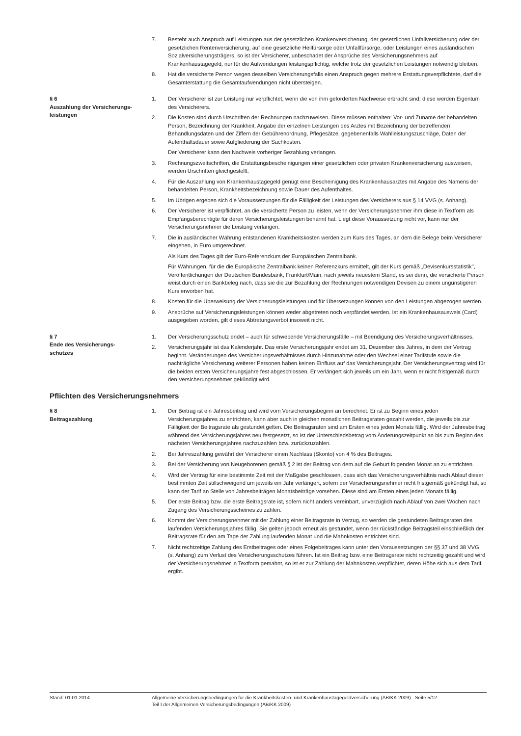7. Besteht auch Anspruch auf Leistungen aus der gesetzlichen Krankenversicherung, der gesetzlichen Unfallversicherung oder der gesetzlichen Rentenversicherung, auf eine gesetzliche Heilfürsorge oder Unfallfürsorge, oder Leistungen eines ausländischen Sozialversicherungsträgers, so ist der Versicherer, unbeschadet der Ansprüche des Versicherungsnehmers auf Krankenhaustagegeld, nur für die Aufwendungen leistungspflichtig, welche trotz der gesetzlichen Leistungen notwendig bleiben.
8. Hat die versicherte Person wegen desselben Versicherungsfalls einen Anspruch gegen mehrere Erstattungsverpflichtete, darf die Gesamterstattung die Gesamtaufwendungen nicht übersteigen.
§ 6
Auszahlung der Versicherungs-
leistungen
1. Der Versicherer ist zur Leistung nur verpflichtet, wenn die von ihm geforderten Nachweise erbracht sind; diese werden Eigentum des Versicherers.
2. Die Kosten sind durch Urschriften der Rechnungen nachzuweisen. Diese müssen enthalten: Vor- und Zuname der behandelten Person, Bezeichnung der Krankheit, Angabe der einzelnen Leistungen des Arztes mit Bezeichnung der betreffenden Behandlungsdaten und der Ziffern der Gebührenordnung, Pflegesätze, gegebenenfalls Wahlleistungszuschläge, Daten der Aufenthaltsdauer sowie Aufgliederung der Sachkosten.
Der Versicherer kann den Nachweis vorheriger Bezahlung verlangen.
3. Rechnungszweitschriften, die Erstattungsbescheinigungen einer gesetzlichen oder privaten Krankenversicherung ausweisen, werden Urschriften gleichgestellt.
4. Für die Auszahlung von Krankenhaustagegeld genügt eine Bescheinigung des Krankenhausarztes mit Angabe des Namens der behandelten Person, Krankheitsbezeichnung sowie Dauer des Aufenthaltes.
5. Im Übrigen ergeben sich die Voraussetzungen für die Fälligkeit der Leistungen des Versicherers aus § 14 VVG (s. Anhang).
6. Der Versicherer ist verpflichtet, an die versicherte Person zu leisten, wenn der Versicherungsnehmer ihm diese in Textform als Empfangsberechtigte für deren Versicherungsleistungen benannt hat. Liegt diese Voraussetzung nicht vor, kann nur der Versicherungsnehmer die Leistung verlangen.
7. Die in ausländischer Währung entstandenen Krankheitskosten werden zum Kurs des Tages, an dem die Belege beim Versicherer eingehen, in Euro umgerechnet.
Als Kurs des Tages gilt der Euro-Referenzkurs der Europäischen Zentralbank.
Für Währungen, für die die Europäische Zentralbank keinen Referenzkurs ermittelt, gilt der Kurs gemäß „Devisenkursstatistik", Veröffentlichungen der Deutschen Bundesbank, Frankfurt/Main, nach jeweils neuestem Stand, es sei denn, die versicherte Person weist durch einen Bankbeleg nach, dass sie die zur Bezahlung der Rechnungen notwendigen Devisen zu einem ungünstigeren Kurs erworben hat.
8. Kosten für die Überweisung der Versicherungsleistungen und für Übersetzungen können von den Leistungen abgezogen werden.
9. Ansprüche auf Versicherungsleistungen können weder abgetreten noch verpfändet werden. Ist ein Krankenhausausweis (Card) ausgegeben worden, gilt dieses Abtretungsverbot insoweit nicht.
§ 7
Ende des Versicherungs-
schutzes
1. Der Versicherungsschutz endet – auch für schwebende Versicherungsfälle – mit Beendigung des Versicherungsverhältnisses.
2. Versicherungsjahr ist das Kalenderjahr. Das erste Versicherungsjahr endet am 31. Dezember des Jahres, in dem der Vertrag beginnt. Veränderungen des Versicherungsverhältnisses durch Hinzunahme oder den Wechsel einer Tarifstufe sowie die nachträgliche Versicherung weiterer Personen haben keinen Einfluss auf das Versicherungsjahr. Der Versicherungsvertrag wird für die beiden ersten Versicherungsjahre fest abgeschlossen. Er verlängert sich jeweils um ein Jahr, wenn er nicht fristgemäß durch den Versicherungsnehmer gekündigt wird.
Pflichten des Versicherungsnehmers
§ 8
Beitragszahlung
1. Der Beitrag ist ein Jahresbeitrag und wird vom Versicherungsbeginn an berechnet. Er ist zu Beginn eines jeden Versicherungsjahres zu entrichten, kann aber auch in gleichen monatlichen Beitragsraten gezahlt werden, die jeweils bis zur Fälligkeit der Beitragsrate als gestundet gelten. Die Beitragsraten sind am Ersten eines jeden Monats fällig. Wird der Jahresbeitrag während des Versicherungsjahres neu festgesetzt, so ist der Unterschiedsbetrag vom Änderungszeitpunkt an bis zum Beginn des nächsten Versicherungsjahres nachzuzahlen bzw. zurückzuzahlen.
2. Bei Jahreszahlung gewährt der Versicherer einen Nachlass (Skonto) von 4 % des Beitrages.
3. Bei der Versicherung von Neugeborenen gemäß § 2 ist der Beitrag von dem auf die Geburt folgenden Monat an zu entrichten.
4. Wird der Vertrag für eine bestimmte Zeit mit der Maßgabe geschlossen, dass sich das Versicherungsverhältnis nach Ablauf dieser bestimmten Zeit stillschweigend um jeweils ein Jahr verlängert, sofern der Versicherungsnehmer nicht fristgemäß gekündigt hat, so kann der Tarif an Stelle von Jahresbeiträgen Monatsbeiträge vorsehen. Diese sind am Ersten eines jeden Monats fällig.
5. Der erste Beitrag bzw. die erste Beitragsrate ist, sofern nicht anders vereinbart, unverzüglich nach Ablauf von zwei Wochen nach Zugang des Versicherungsscheines zu zahlen.
6. Kommt der Versicherungsnehmer mit der Zahlung einer Beitragsrate in Verzug, so werden die gestundeten Beitragsraten des laufenden Versicherungsjahres fällig. Sie gelten jedoch erneut als gestundet, wenn der rückständige Beitragsteil einschließlich der Beitragsrate für den am Tage der Zahlung laufenden Monat und die Mahnkosten entrichtet sind.
7. Nicht rechtzeitige Zahlung des Erstbeitrages oder eines Folgebeitrages kann unter den Voraussetzungen der §§ 37 und 38 VVG (s. Anhang) zum Verlust des Versicherungsschutzes führen. Ist ein Beitrag bzw. eine Beitragsrate nicht rechtzeitig gezahlt und wird der Versicherungsnehmer in Textform gemahnt, so ist er zur Zahlung der Mahnkosten verpflichtet, deren Höhe sich aus dem Tarif ergibt.
Stand: 01.01.2014 Allgemeine Versicherungsbedingungen für die Krankheitskosten- und Krankenhaustagegeldversicherung (AB/KK 2009) Seite 5/12
Teil I der Allgemeinen Versicherungsbedingungen (AB/KK 2009)